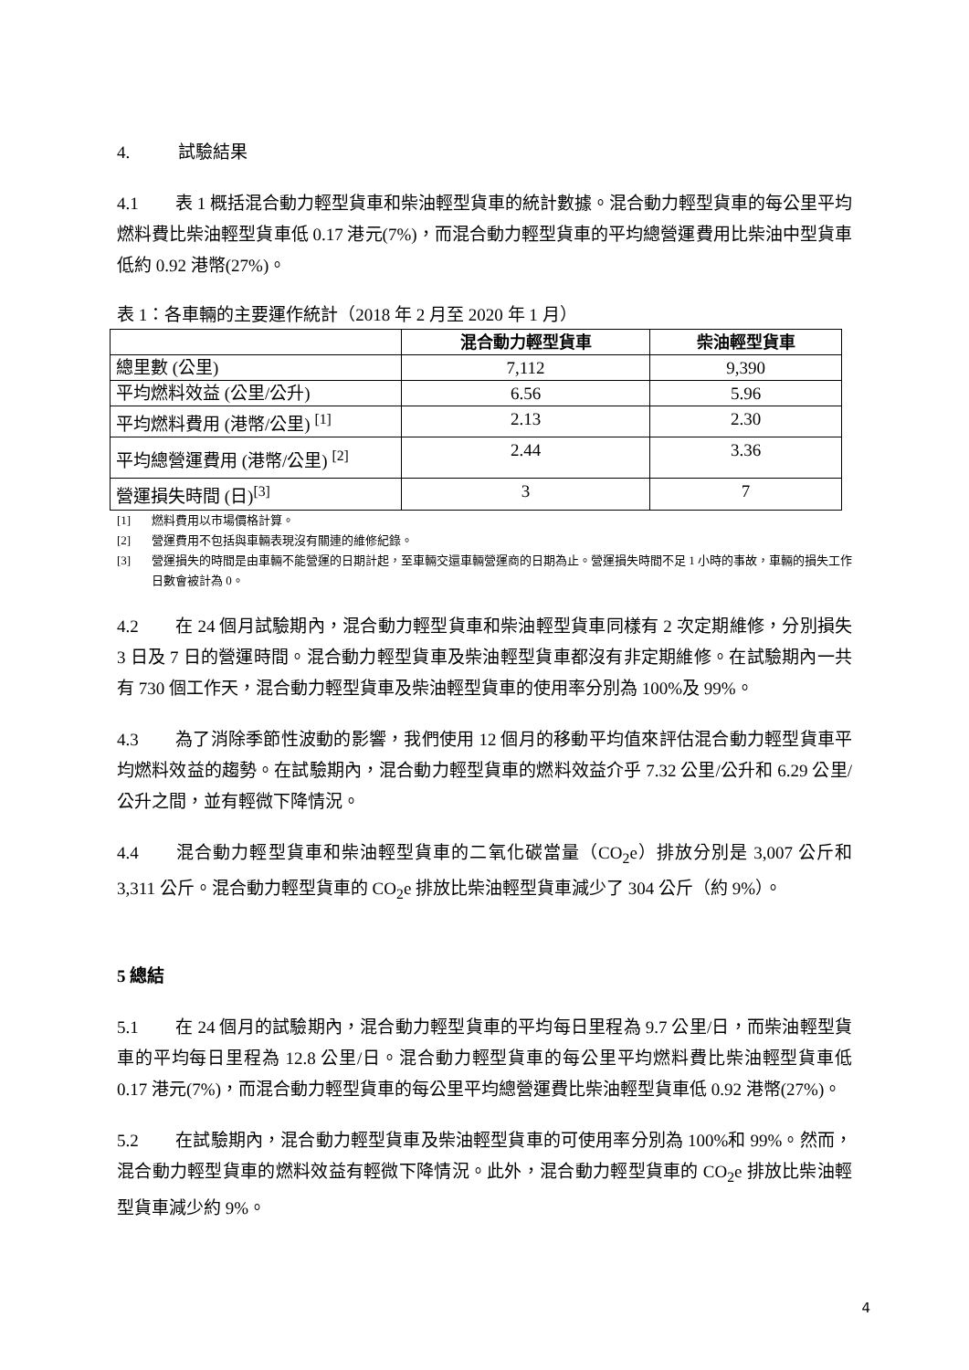4. 試驗結果
4.1 表 1 概括混合動力輕型貨車和柴油輕型貨車的統計數據。混合動力輕型貨車的每公里平均燃料費比柴油輕型貨車低 0.17 港元(7%)，而混合動力輕型貨車的平均總營運費用比柴油中型貨車低約 0.92 港幣(27%)。
表 1：各車輛的主要運作統計（2018 年 2 月至 2020 年 1 月）
| | 混合動力輕型貨車 | 柴油輕型貨車 |
| --- | --- | --- |
| 總里數 (公里) | 7,112 | 9,390 |
| 平均燃料效益 (公里/公升) | 6.56 | 5.96 |
| 平均燃料費用 (港幣/公里) <sup>[1]</sup> | 2.13 | 2.30 |
| 平均總營運費用 (港幣/公里) <sup>[2]</sup> | 2.44 | 3.36 |
| 營運損失時間 (日)<sup>[3]</sup> | 3 | 7 |
[1] 燃料費用以市場價格計算。
[2] 營運費用不包括與車輛表現沒有關連的維修紀錄。
[3] 營運損失的時間是由車輛不能營運的日期計起，至車輛交還車輛營運商的日期為止。營運損失時間不足 1 小時的事故，車輛的損失工作日數會被計為 0。
4.2 在 24 個月試驗期內，混合動力輕型貨車和柴油輕型貨車同樣有 2 次定期維修，分別損失 3 日及 7 日的營運時間。混合動力輕型貨車及柴油輕型貨車都沒有非定期維修。在試驗期內一共有 730 個工作天，混合動力輕型貨車及柴油輕型貨車的使用率分別為 100%及 99%。
4.3 為了消除季節性波動的影響，我們使用 12 個月的移動平均值來評估混合動力輕型貨車平均燃料效益的趨勢。在試驗期內，混合動力輕型貨車的燃料效益介乎 7.32 公里/公升和 6.29 公里/公升之間，並有輕微下降情況。
4.4 混合動力輕型貨車和柴油輕型貨車的二氧化碳當量（CO<sub>2</sub>e）排放分別是 3,007 公斤和 3,311 公斤。混合動力輕型貨車的 CO<sub>2</sub>e 排放比柴油輕型貨車減少了 304 公斤（約 9%）。
5 總結
5.1 在 24 個月的試驗期內，混合動力輕型貨車的平均每日里程為 9.7 公里/日，而柴油輕型貨車的平均每日里程為 12.8 公里/日。混合動力輕型貨車的每公里平均燃料費比柴油輕型貨車低 0.17 港元(7%)，而混合動力輕型貨車的每公里平均總營運費比柴油輕型貨車低 0.92 港幣(27%)。
5.2 在試驗期內，混合動力輕型貨車及柴油輕型貨車的可使用率分別為 100%和 99%。然而，混合動力輕型貨車的燃料效益有輕微下降情況。此外，混合動力輕型貨車的 CO<sub>2</sub>e 排放比柴油輕型貨車減少約 9%。
4